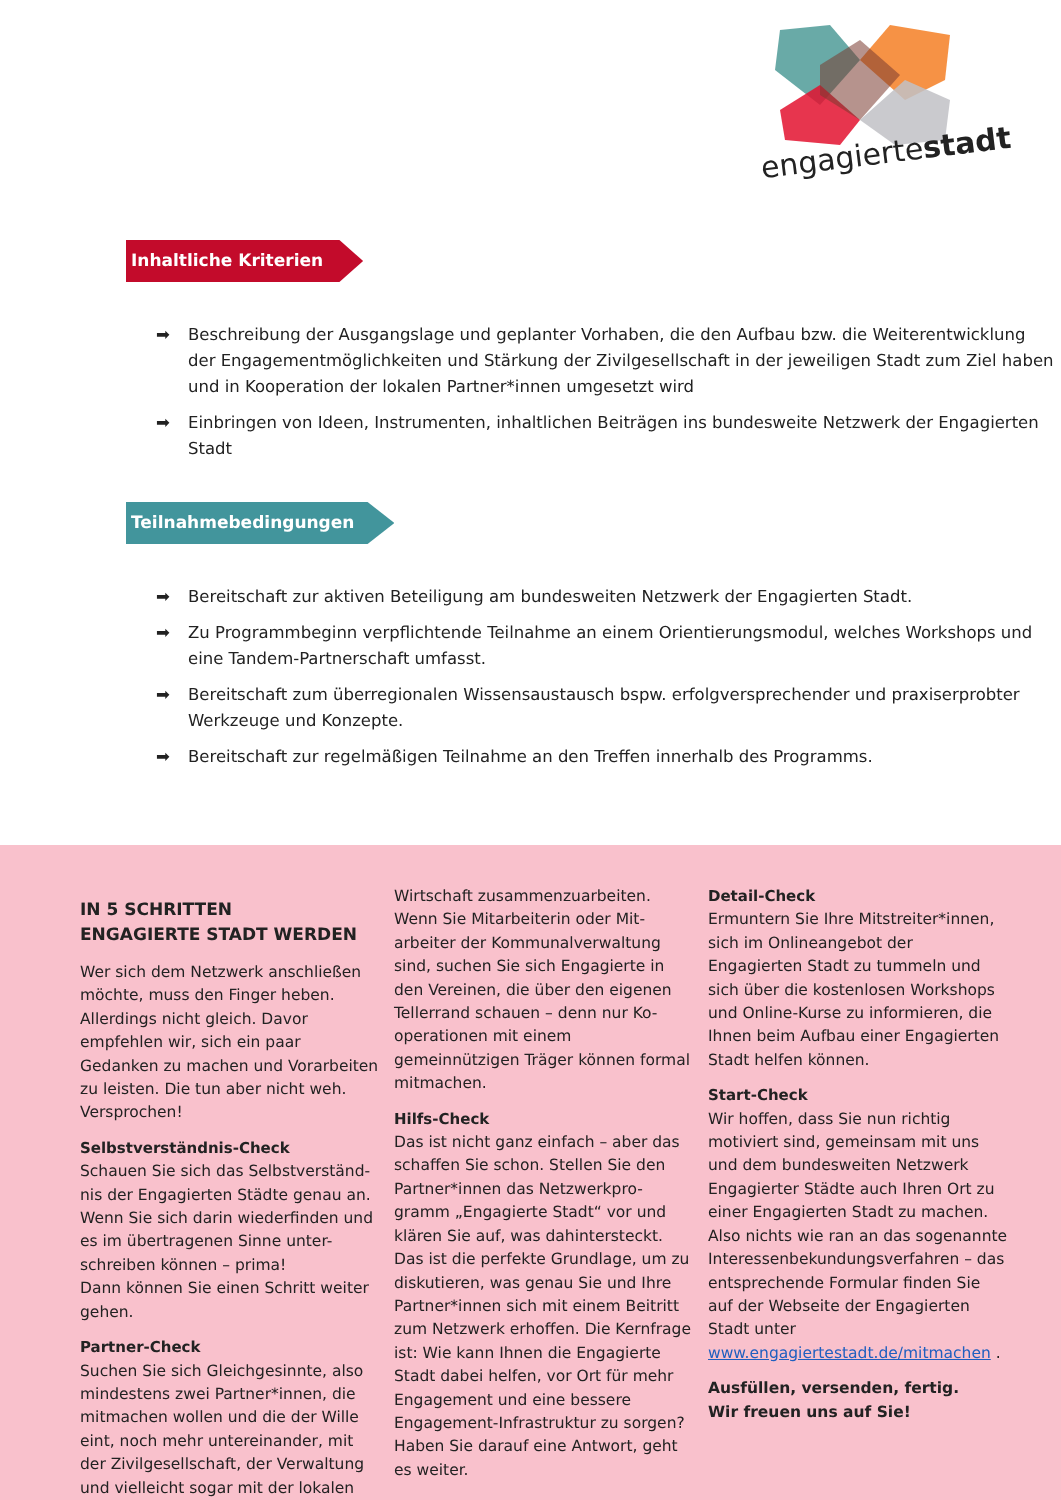engagiertestadt
Inhaltliche Kriterien
➡ Beschreibung der Ausgangslage und geplanter Vorhaben, die den Aufbau bzw. die Weiterentwicklung der Engagementmöglichkeiten und Stärkung der Zivilgesellschaft in der jeweiligen Stadt zum Ziel haben und in Kooperation der lokalen Partner*innen umgesetzt wird
➡ Einbringen von Ideen, Instrumenten, inhaltlichen Beiträgen ins bundesweite Netzwerk der Engagierten Stadt
Teilnahmebedingungen
➡ Bereitschaft zur aktiven Beteiligung am bundesweiten Netzwerk der Engagierten Stadt.
➡ Zu Programmbeginn verpflichtende Teilnahme an einem Orientierungsmodul, welches Workshops und eine Tandem-Partnerschaft umfasst.
➡ Bereitschaft zum überregionalen Wissensaustausch bspw. erfolgversprechender und praxiserprobter Werkzeuge und Konzepte.
➡ Bereitschaft zur regelmäßigen Teilnahme an den Treffen innerhalb des Programms.
IN 5 SCHRITTEN
ENGAGIERTE STADT WERDEN
Wer sich dem Netzwerk anschließen möchte, muss den Finger heben. Allerdings nicht gleich. Davor empfehlen wir, sich ein paar Gedanken zu machen und Vorarbeiten zu leisten. Die tun aber nicht weh. Versprochen!
Selbstverständnis-Check
Schauen Sie sich das Selbstverständ-nis der Engagierten Städte genau an. Wenn Sie sich darin wiederfinden und es im übertragenen Sinne unter-schreiben können – prima!
Dann können Sie einen Schritt weiter gehen.
Partner-Check
Suchen Sie sich Gleichgesinnte, also mindestens zwei Partner*innen, die mitmachen wollen und die der Wille eint, noch mehr untereinander, mit der Zivilgesellschaft, der Verwaltung und vielleicht sogar mit der lokalen
Wirtschaft zusammenzuarbeiten. Wenn Sie Mitarbeiterin oder Mit-arbeiter der Kommunalverwaltung sind, suchen Sie sich Engagierte in den Vereinen, die über den eigenen Tellerrand schauen – denn nur Ko-operationen mit einem gemeinnützigen Träger können formal mitmachen.
Hilfs-Check
Das ist nicht ganz einfach – aber das schaffen Sie schon. Stellen Sie den Partner*innen das Netzwerkpro-gramm „Engagierte Stadt“ vor und klären Sie auf, was dahintersteckt. Das ist die perfekte Grundlage, um zu diskutieren, was genau Sie und Ihre Partner*innen sich mit einem Beitritt zum Netzwerk erhoffen. Die Kernfrage ist: Wie kann Ihnen die Engagierte Stadt dabei helfen, vor Ort für mehr Engagement und eine bessere Engagement-Infrastruktur zu sorgen? Haben Sie darauf eine Antwort, geht es weiter.
Detail-Check
Ermuntern Sie Ihre Mitstreiter*innen, sich im Onlineangebot der Engagierten Stadt zu tummeln und sich über die kostenlosen Workshops und Online-Kurse zu informieren, die Ihnen beim Aufbau einer Engagierten Stadt helfen können.
Start-Check
Wir hoffen, dass Sie nun richtig motiviert sind, gemeinsam mit uns und dem bundesweiten Netzwerk Engagierter Städte auch Ihren Ort zu einer Engagierten Stadt zu machen. Also nichts wie ran an das sogenannte Interessenbekundungsverfahren – das entsprechende Formular finden Sie auf der Webseite der Engagierten Stadt unter www.engagiertestadt.de/mitmachen .
Ausfüllen, versenden, fertig.
Wir freuen uns auf Sie!